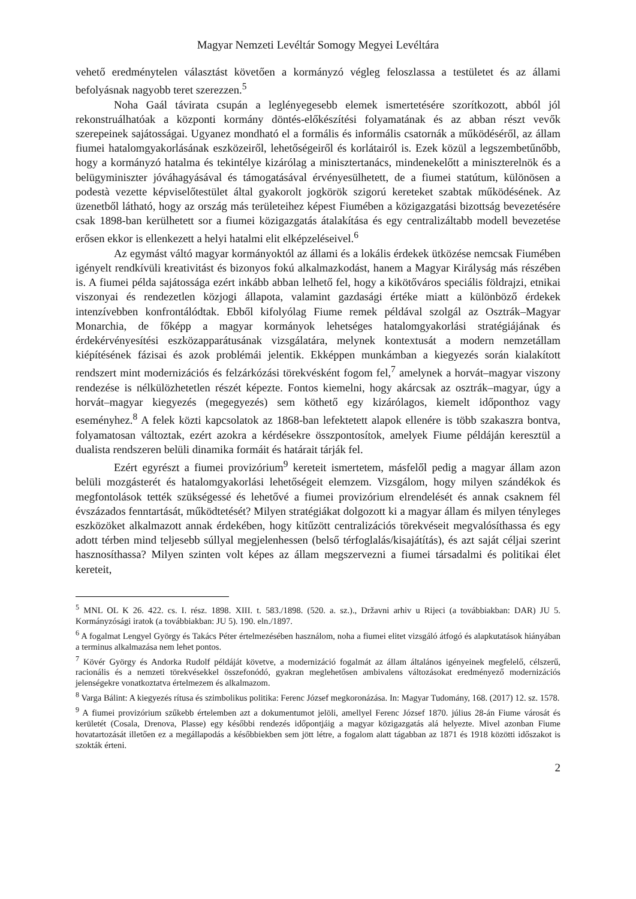Magyar Nemzeti Levéltár Somogy Megyei Levéltára
vehető eredménytelen választást követően a kormányzó végleg feloszlassa a testületet és az állami befolyásnak nagyobb teret szerezzen.<sup>5</sup>
Noha Gaál távirata csupán a leglényegesebb elemek ismertetésére szorítkozott, abból jól rekonstruálhatóak a központi kormány döntés-előkészítési folyamatának és az abban részt vevők szerepeinek sajátosságai. Ugyanez mondható el a formális és informális csatornák a működéséről, az állam fiumei hatalomgyakorlásának eszközeiről, lehetőségeiről és korlátairól is. Ezek közül a legszembetűnőbb, hogy a kormányzó hatalma és tekintélye kizárólag a minisztertanács, mindenekelőtt a miniszterelnök és a belügyminiszter jóváhagyásával és támogatásával érvényesülhetett, de a fiumei statútum, különösen a podestà vezette képviselőtestület által gyakorolt jogkörök szigorú kereteket szabtak működésének. Az üzenetből látható, hogy az ország más területeihez képest Fiumében a közigazgatási bizottság bevezetésére csak 1898-ban kerülhetett sor a fiumei közigazgatás átalakítása és egy centralizáltabb modell bevezetése erősen ekkor is ellenkezett a helyi hatalmi elit elképzeléseivel.<sup>6</sup>
Az egymást váltó magyar kormányoktól az állami és a lokális érdekek ütközése nemcsak Fiumében igényelt rendkívüli kreativitást és bizonyos fokú alkalmazkodást, hanem a Magyar Királyság más részében is. A fiumei példa sajátossága ezért inkább abban lelhető fel, hogy a kikötőváros speciális földrajzi, etnikai viszonyai és rendezetlen közjogi állapota, valamint gazdasági értéke miatt a különböző érdekek intenzívebben konfrontálódtak. Ebből kifolyólag Fiume remek példával szolgál az Osztrák–Magyar Monarchia, de főképp a magyar kormányok lehetséges hatalomgyakorlási stratégiájának és érdekérvényesítési eszközapparátusának vizsgálatára, melynek kontextusát a modern nemzetállam kiépítésének fázisai és azok problémái jelentik. Ekképpen munkámban a kiegyezés során kialakított rendszert mint modernizációs és felzárkózási törekvésként fogom fel,<sup>7</sup> amelynek a horvát–magyar viszony rendezése is nélkülözhetetlen részét képezte. Fontos kiemelni, hogy akárcsak az osztrák–magyar, úgy a horvát–magyar kiegyezés (megegyezés) sem köthető egy kizárólagos, kiemelt időponthoz vagy eseményhez.<sup>8</sup> A felek közti kapcsolatok az 1868-ban lefektetett alapok ellenére is több szakaszra bontva, folyamatosan változtak, ezért azokra a kérdésekre összpontosítok, amelyek Fiume példáján keresztül a dualista rendszeren belüli dinamika formáit és határait tárják fel.
Ezért egyrészt a fiumei provizórium<sup>9</sup> kereteit ismertetem, másfelől pedig a magyar állam azon belüli mozgásterét és hatalomgyakorlási lehetőségeit elemzem. Vizsgálom, hogy milyen szándékok és megfontolások tették szükségessé és lehetővé a fiumei provizórium elrendelését és annak csaknem fél évszázados fenntartását, működtetését? Milyen stratégiákat dolgozott ki a magyar állam és milyen tényleges eszközöket alkalmazott annak érdekében, hogy kitűzött centralizációs törekvéseit megvalósíthassa és egy adott térben mind teljesebb súllyal megjelenhessen (belső térfoglalás/kisajátítás), és azt saját céljai szerint hasznosíthassa? Milyen szinten volt képes az állam megszervezni a fiumei társadalmi és politikai élet kereteit,
<sup>5</sup> MNL OL K 26. 422. cs. I. rész. 1898. XIII. t. 583./1898. (520. a. sz.)., Državni arhiv u Rijeci (a továbbiakban: DAR) JU 5. Kormányzósági iratok (a továbbiakban: JU 5). 190. eln./1897.
<sup>6</sup> A fogalmat Lengyel György és Takács Péter értelmezésében használom, noha a fiumei elitet vizsgáló átfogó és alapkutatások hiányában a terminus alkalmazása nem lehet pontos.
<sup>7</sup> Kövér György és Andorka Rudolf példáját követve, a modernizáció fogalmát az állam általános igényeinek megfelelő, célszerű, racionális és a nemzeti törekvésekkel összefonódó, gyakran meglehetősen ambivalens változásokat eredményező modernizációs jelenségekre vonatkoztatva értelmezem és alkalmazom.
<sup>8</sup> Varga Bálint: A kiegyezés rítusa és szimbolikus politika: Ferenc József megkoronázása. In: Magyar Tudomány, 168. (2017) 12. sz. 1578.
<sup>9</sup> A fiumei provizórium szűkebb értelemben azt a dokumentumot jelöli, amellyel Ferenc József 1870. július 28-án Fiume városát és kerületét (Cosala, Drenova, Plasse) egy későbbi rendezés időpontjáig a magyar közigazgatás alá helyezte. Mivel azonban Fiume hovatartozását illetően ez a megállapodás a későbbiekben sem jött létre, a fogalom alatt tágabban az 1871 és 1918 közötti időszakot is szokták érteni.
2